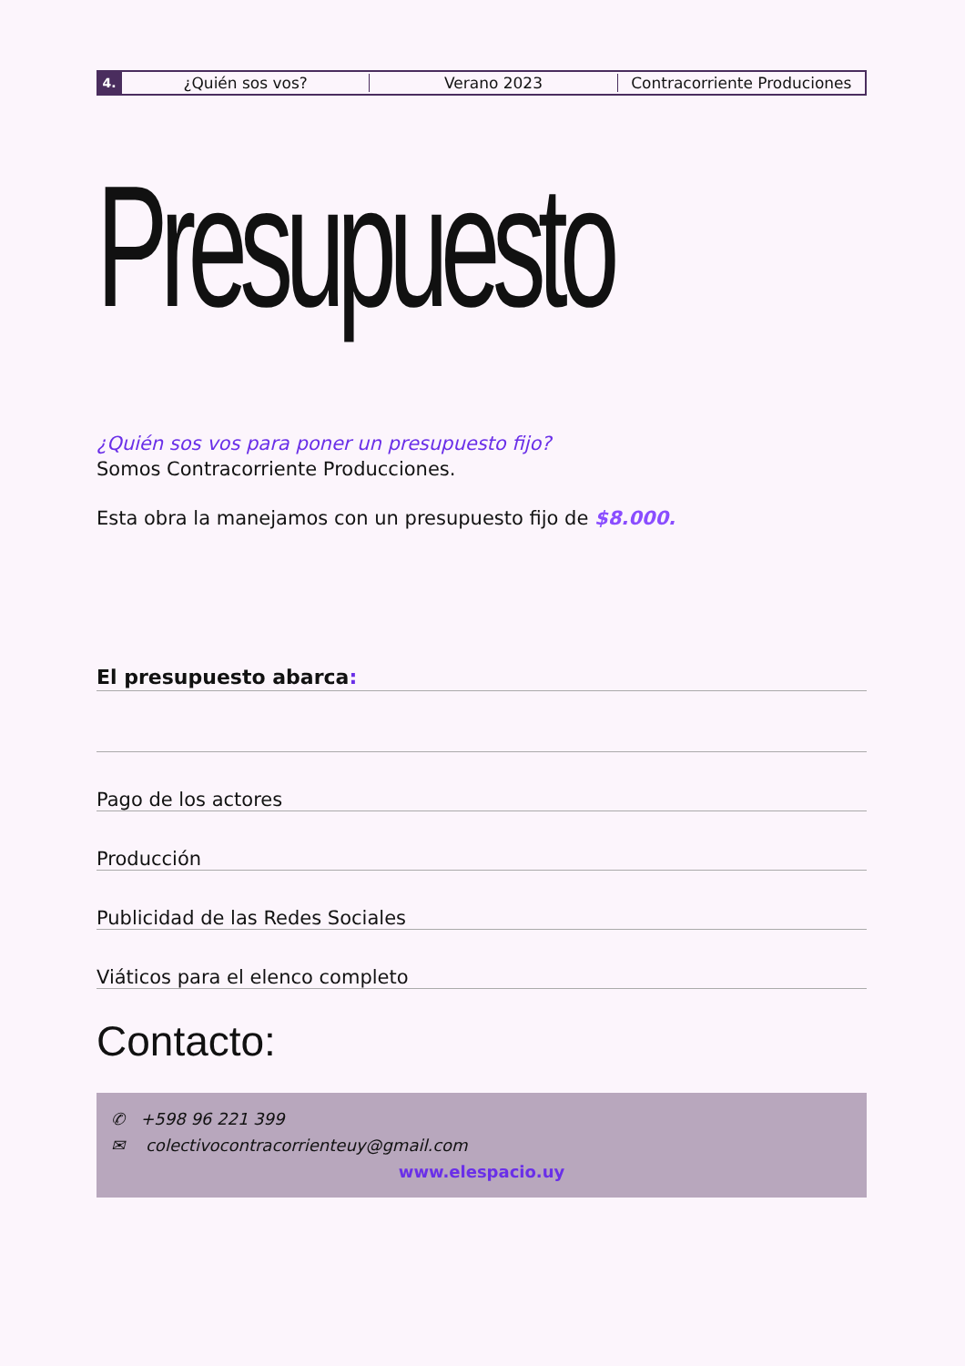4.
¿Quién sos vos? Verano 2023 Contracorriente Produciones
Presupuesto
¿Quién sos vos para poner un presupuesto fijo?
Somos Contracorriente Producciones.
Esta obra la manejamos con un presupuesto fijo de $8.000.
El presupuesto abarca:
Pago de los actores
Producción
Publicidad de las Redes Sociales
Viáticos para el elenco completo
Contacto:
✆ +598 96 221 399
✉ colectivocontracorrienteuy@gmail.com
www.elespacio.uy